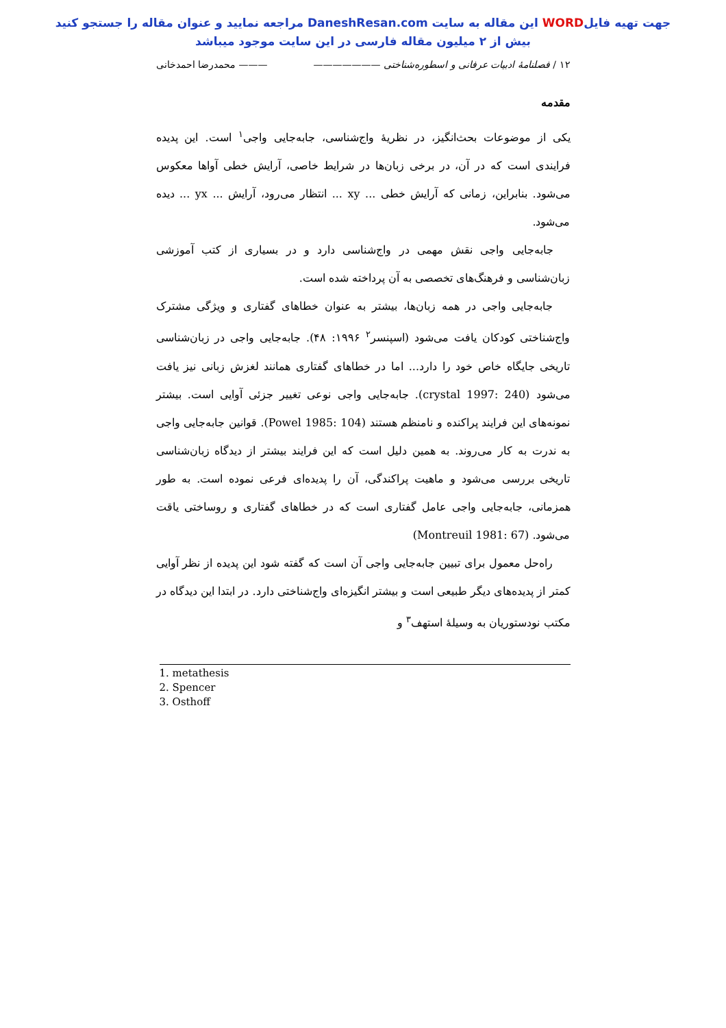جهت تهیه فایلWORD این مقاله به سایت DaneshResan.com مراجعه نمایید و عنوان مقاله را جستجو کنید
بیش از ۲ میلیون مقاله فارسی در این سایت موجود میباشد
۱۲ / فصلنامهٔ ادبیات عرفانی و اسطوره‌شناختی ——————— ——— محمدرضا احمدخانی
مقدمه
یکی از موضوعات بحث‌انگیز، در نظریهٔ واج‌شناسی، جابه‌جایی واجی<sup>۱</sup> است. این پدیده فرایندی است که در آن، در برخی زبان‌ها در شرایط خاصی، آرایش خطی آواها معکوس می‌شود. بنابراین، زمانی که آرایش خطی ... xy ... انتظار می‌رود، آرایش ... yx ... دیده می‌شود.
جابه‌جایی واجی نقش مهمی در واج‌شناسی دارد و در بسیاری از کتب آموزشی زبان‌شناسی و فرهنگ‌های تخصصی به آن پرداخته شده است.
جابه‌جایی واجی در همه زبان‌ها، بیشتر به عنوان خطاهای گفتاری و ویژگی مشترک واج‌شناختی کودکان یافت می‌شود (اسپنسر<sup>۲</sup> ۱۹۹۶: ۴۸). جابه‌جایی واجی در زبان‌شناسی تاریخی جایگاه خاص خود را دارد... اما در خطاهای گفتاری همانند لغزش زبانی نیز یافت می‌شود (crystal 1997: 240). جابه‌جایی واجی نوعی تغییر جزئی آوایی است. بیشتر نمونه‌های این فرایند پراکنده و نامنظم هستند (Powel 1985: 104). قوانین جابه‌جایی واجی به ندرت به کار می‌روند. به همین دلیل است که این فرایند بیشتر از دیدگاه زبان‌شناسی تاریخی بررسی می‌شود و ماهیت پراکندگی، آن را پدیده‌ای فرعی نموده است. به طور همزمانی، جابه‌جایی واجی عامل گفتاری است که در خطاهای گفتاری و روساختی یاقت می‌شود. (Montreuil 1981: 67)
راه‌حل معمول برای تبیین جابه‌جایی واجی آن است که گفته شود این پدیده از نظر آوایی کمتر از پدیده‌های دیگر طبیعی است و بیشتر انگیزه‌ای واج‌شناختی دارد. در ابتدا این دیدگاه در مکتب نودستوریان به وسیلهٔ استهف<sup>۳</sup> و
1. metathesis
2. Spencer
3. Osthoff